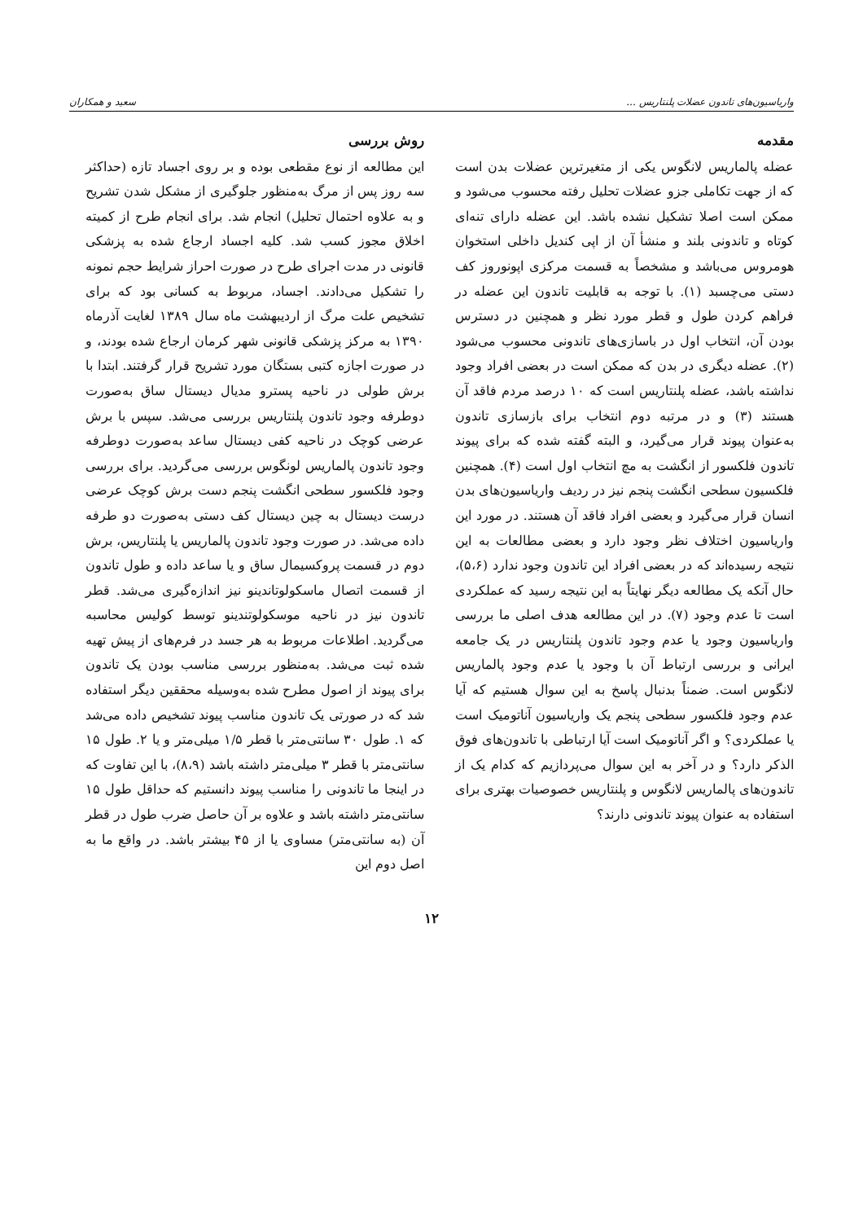واریاسیون‌های تاندون عضلات پلنتاریس ... سعید و همکاران
مقدمه
عضله پالماریس لانگوس یکی از متغیرترین عضلات بدن است که از جهت تکاملی جزو عضلات تحلیل رفته محسوب می‌شود و ممکن است اصلا تشکیل نشده باشد. این عضله دارای تنه‌ای کوتاه و تاندونی بلند و منشأ آن از اپی کندیل داخلی استخوان هومروس می‌باشد و مشخصاً به قسمت مرکزی اپونوروز کف دستی می‌چسبد (۱). با توجه به قابلیت تاندون این عضله در فراهم کردن طول و قطر مورد نظر و همچنین در دسترس بودن آن، انتخاب اول در باسازی‌های تاندونی محسوب می‌شود (۲). عضله دیگری در بدن که ممکن است در بعضی افراد وجود نداشته باشد، عضله پلنتاریس است که ۱۰ درصد مردم فاقد آن هستند (۳) و در مرتبه دوم انتخاب برای بازسازی تاندون به‌عنوان پیوند قرار می‌گیرد، و البته گفته شده که برای پیوند تاندون فلکسور از انگشت به مچ انتخاب اول است (۴). همچنین فلکسیون سطحی انگشت پنجم نیز در ردیف واریاسیون‌های بدن انسان قرار می‌گیرد و بعضی افراد فاقد آن هستند. در مورد این واریاسیون اختلاف نظر وجود دارد و بعضی مطالعات به این نتیجه رسیده‌اند که در بعضی افراد این تاندون وجود ندارد (۵،۶)، حال آنکه یک مطالعه دیگر نهایتاً به این نتیجه رسید که عملکردی است تا عدم وجود (۷). در این مطالعه هدف اصلی ما بررسی واریاسیون وجود یا عدم وجود تاندون پلنتاریس در یک جامعه ایرانی و بررسی ارتباط آن با وجود یا عدم وجود پالماریس لانگوس است. ضمناً بدنبال پاسخ به این سوال هستیم که آیا عدم وجود فلکسور سطحی پنجم یک واریاسیون آناتومیک است یا عملکردی؟ و اگر آناتومیک است آیا ارتباطی با تاندون‌های فوق الذکر دارد؟ و در آخر به این سوال می‌پردازیم که کدام یک از تاندون‌های پالماریس لانگوس و پلنتاریس خصوصیات بهتری برای استفاده به عنوان پیوند تاندونی دارند؟
روش بررسی
این مطالعه از نوع مقطعی بوده و بر روی اجساد تازه (حداکثر سه روز پس از مرگ به‌منظور جلوگیری از مشکل شدن تشریح و به علاوه احتمال تحلیل) انجام شد. برای انجام طرح از کمیته اخلاق مجوز کسب شد. کلیه اجساد ارجاع شده به پزشکی قانونی در مدت اجرای طرح در صورت احراز شرایط حجم نمونه را تشکیل می‌دادند. اجساد، مربوط به کسانی بود که برای تشخیص علت مرگ از اردیبهشت ماه سال ۱۳۸۹ لغایت آذرماه ۱۳۹۰ به مرکز پزشکی قانونی شهر کرمان ارجاع شده بودند، و در صورت اجازه کتبی بستگان مورد تشریح قرار گرفتند. ابتدا با برش طولی در ناحیه پسترو مدیال دیستال ساق به‌صورت دوطرفه وجود تاندون پلنتاریس بررسی می‌شد. سپس با برش عرضی کوچک در ناحیه کفی دیستال ساعد به‌صورت دوطرفه وجود تاندون پالماریس لونگوس بررسی می‌گردید. برای بررسی وجود فلکسور سطحی انگشت پنجم دست برش کوچک عرضی درست دیستال به چین دیستال کف دستی به‌صورت دو طرفه داده می‌شد. در صورت وجود تاندون پالماریس یا پلنتاریس، برش دوم در قسمت پروکسیمال ساق و یا ساعد داده و طول تاندون از قسمت اتصال ماسکولوتاندینو نیز اندازه‌گیری می‌شد. قطر تاندون نیز در ناحیه موسکولوتندینو توسط کولیس محاسبه می‌گردید. اطلاعات مربوط به هر جسد در فرم‌های از پیش تهیه شده ثبت می‌شد. به‌منظور بررسی مناسب بودن یک تاندون برای پیوند از اصول مطرح شده به‌وسیله محققین دیگر استفاده شد که در صورتی یک تاندون مناسب پیوند تشخیص داده می‌شد که ۱. طول ۳۰ سانتی‌متر با قطر ۱/۵ میلی‌متر و یا ۲. طول ۱۵ سانتی‌متر با قطر ۳ میلی‌متر داشته باشد (۸،۹)، با این تفاوت که در اینجا ما تاندونی را مناسب پیوند دانستیم که حداقل طول ۱۵ سانتی‌متر داشته باشد و علاوه بر آن حاصل ضرب طول در قطر آن (به سانتی‌متر) مساوی یا از ۴۵ بیشتر باشد. در واقع ما به اصل دوم این
۱۲